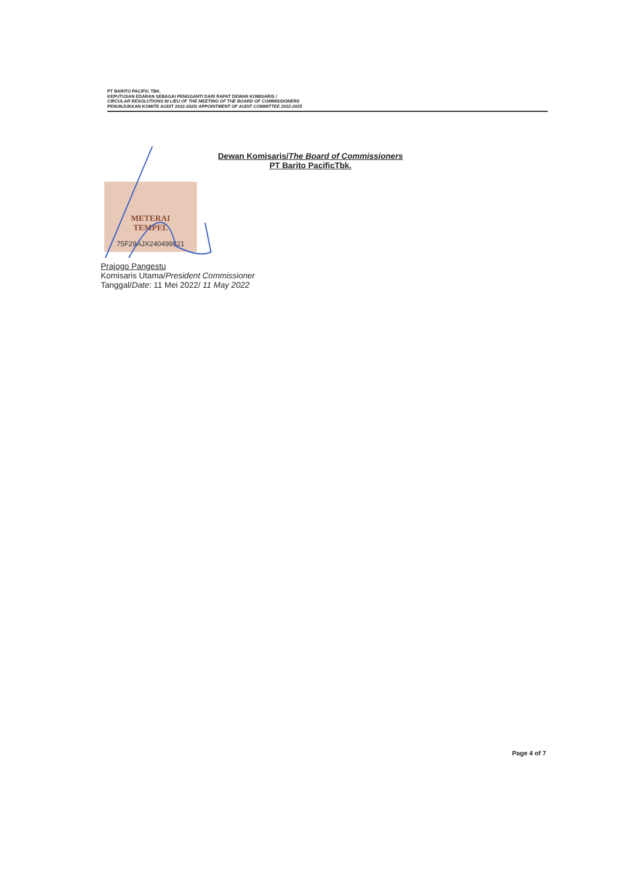PT BARITO PACIFIC TBK.
KEPUTUSAN EDARAN SEBAGAI PENGGANTI DARI RAPAT DEWAN KOMISARIS /
CIRCULAR RESOLUTIONS IN LIEU OF THE MEETING OF THE BOARD OF COMMISSIONERS
PENUNJUKKAN KOMITE AUDIT 2022-2025/ APPOINTMENT OF AUDIT COMMITTEE 2022-2025
Dewan Komisaris/The Board of Commissioners
PT Barito PacificTbk.
METERAI
TEMPEL
75F29AJX240499821
Prajogo Pangestu
Komisaris Utama/President Commissioner
Tanggal/Date: 11 Mei 2022/ 11 May 2022
Page 4 of 7